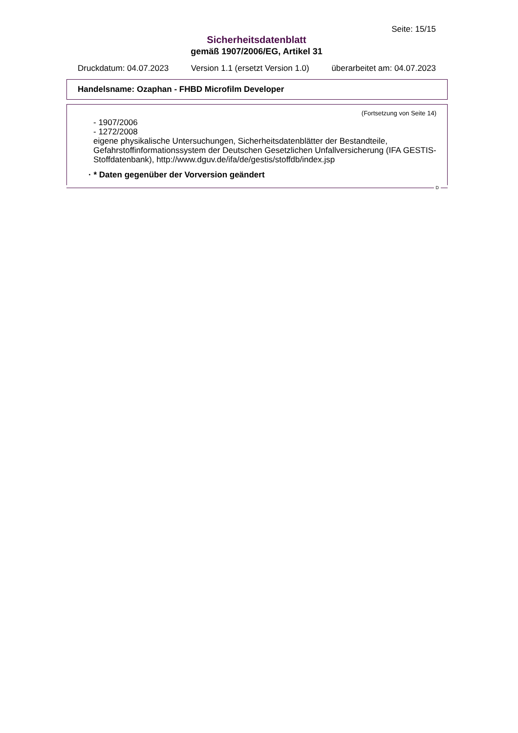Seite: 15/15
Sicherheitsdatenblatt
gemäß 1907/2006/EG, Artikel 31
Druckdatum: 04.07.2023 Version 1.1 (ersetzt Version 1.0) überarbeitet am: 04.07.2023
Handelsname: Ozaphan - FHBD Microfilm Developer
(Fortsetzung von Seite 14)
- 1907/2006
- 1272/2008
eigene physikalische Untersuchungen, Sicherheitsdatenblätter der Bestandteile, Gefahrstoffinformationssystem der Deutschen Gesetzlichen Unfallversicherung (IFA GESTIS-Stoffdatenbank), http://www.dguv.de/ifa/de/gestis/stoffdb/index.jsp
· * Daten gegenüber der Vorversion geändert
D